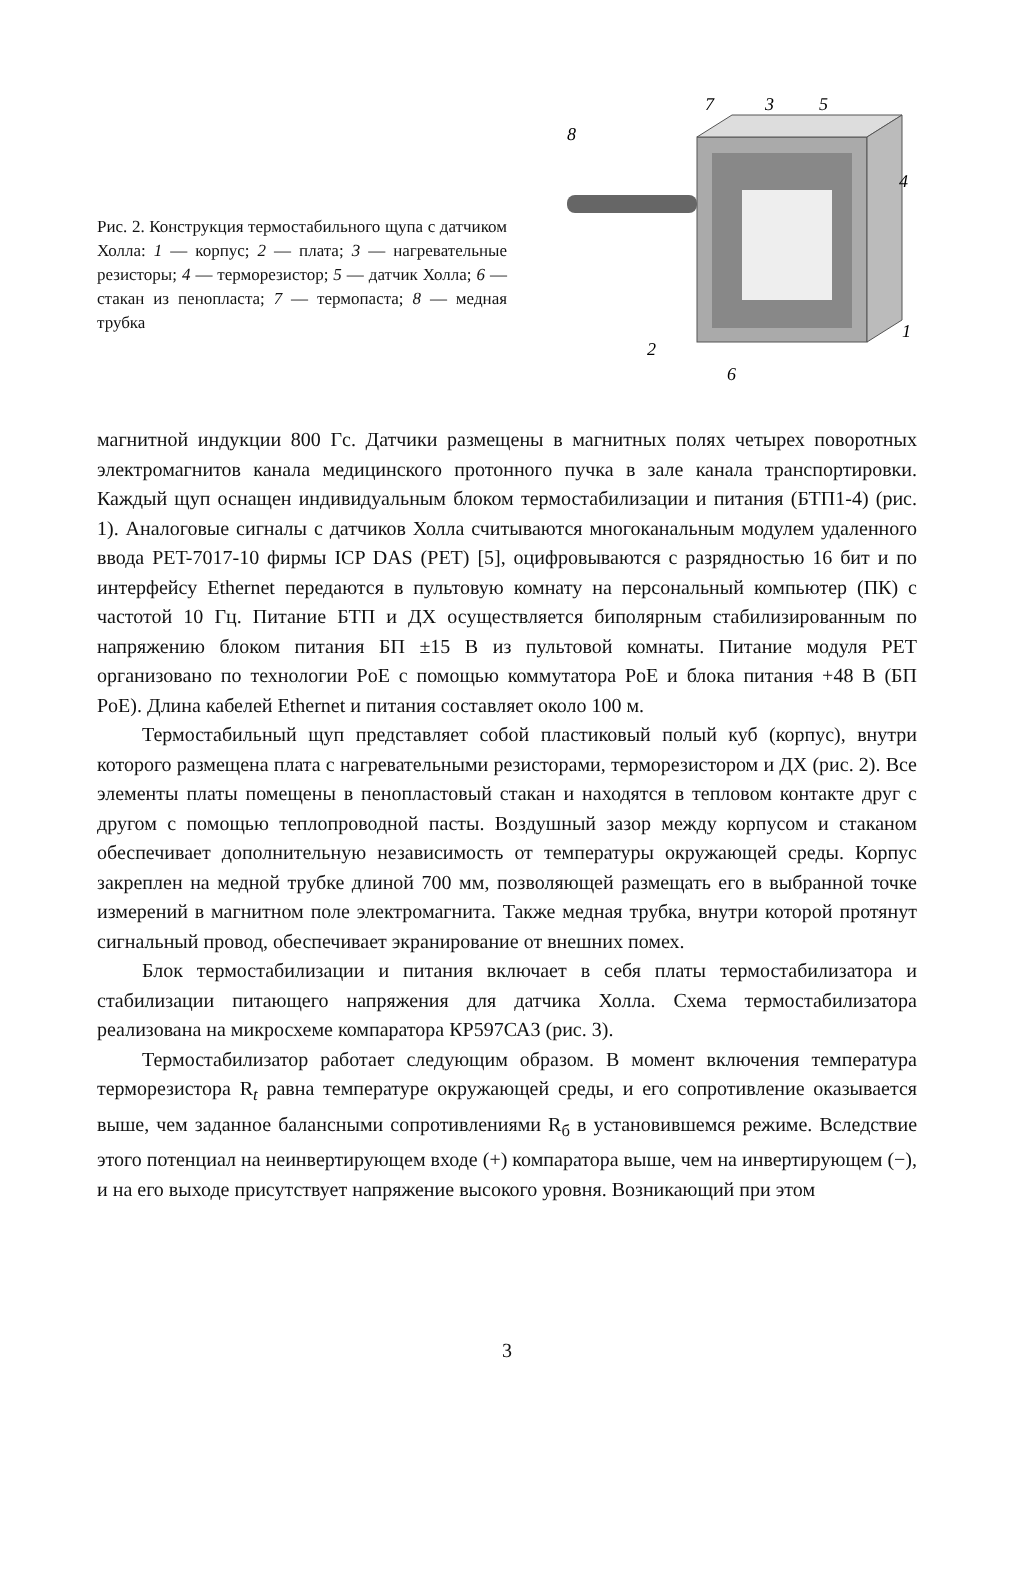Рис. 2. Конструкция термостабильного щупа с датчиком Холла: 1 — корпус; 2 — плата; 3 — нагревательные резисторы; 4 — терморезистор; 5 — датчик Холла; 6 — стакан из пенопласта; 7 — термопаста; 8 — медная трубка
8
7
3
5
4
1
2
6
магнитной индукции 800 Гс. Датчики размещены в магнитных полях четырех поворотных электромагнитов канала медицинского протонного пучка в зале канала транспортировки. Каждый щуп оснащен индивидуальным блоком термостабилизации и питания (БТП1-4) (рис. 1). Аналоговые сигналы с датчиков Холла считываются многоканальным модулем удаленного ввода PET-7017-10 фирмы ICP DAS (PET) [5], оцифровываются с разрядностью 16 бит и по интерфейсу Ethernet передаются в пультовую комнату на персональный компьютер (ПК) с частотой 10 Гц. Питание БТП и ДХ осуществляется биполярным стабилизированным по напряжению блоком питания БП ±15 В из пультовой комнаты. Питание модуля PET организовано по технологии PoE с помощью коммутатора PoE и блока питания +48 В (БП PoE). Длина кабелей Ethernet и питания составляет около 100 м.
Термостабильный щуп представляет собой пластиковый полый куб (корпус), внутри которого размещена плата с нагревательными резисторами, терморезистором и ДХ (рис. 2). Все элементы платы помещены в пенопластовый стакан и находятся в тепловом контакте друг с другом с помощью теплопроводной пасты. Воздушный зазор между корпусом и стаканом обеспечивает дополнительную независимость от температуры окружающей среды. Корпус закреплен на медной трубке длиной 700 мм, позволяющей размещать его в выбранной точке измерений в магнитном поле электромагнита. Также медная трубка, внутри которой протянут сигнальный провод, обеспечивает экранирование от внешних помех.
Блок термостабилизации и питания включает в себя платы термостабилизатора и стабилизации питающего напряжения для датчика Холла. Схема термостабилизатора реализована на микросхеме компаратора КР597СА3 (рис. 3).
Термостабилизатор работает следующим образом. В момент включения температура терморезистора R<sub>t</sub> равна температуре окружающей среды, и его сопротивление оказывается выше, чем заданное балансными сопротивлениями R<sub>б</sub> в установившемся режиме. Вследствие этого потенциал на неинвертирующем входе (+) компаратора выше, чем на инвертирующем (−), и на его выходе присутствует напряжение высокого уровня. Возникающий при этом
3